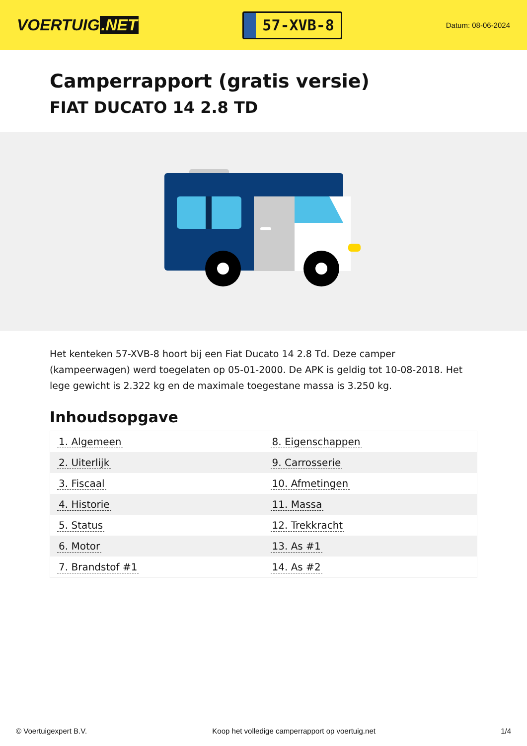VOERTUIG.NET
57-XVB-8
Datum: 08-06-2024
Camperrapport (gratis versie)
FIAT DUCATO 14 2.8 TD
Het kenteken 57-XVB-8 hoort bij een Fiat Ducato 14 2.8 Td. Deze camper (kampeerwagen) werd toegelaten op 05-01-2000. De APK is geldig tot 10-08-2018. Het lege gewicht is 2.322 kg en de maximale toegestane massa is 3.250 kg.
Inhoudsopgave
| 1. Algemeen | 8. Eigenschappen |
| 2. Uiterlijk | 9. Carrosserie |
| 3. Fiscaal | 10. Afmetingen |
| 4. Historie | 11. Massa |
| 5. Status | 12. Trekkracht |
| 6. Motor | 13. As #1 |
| 7. Brandstof #1 | 14. As #2 |
© Voertuigexpert B.V. Koop het volledige camperrapport op voertuig.net 1/4